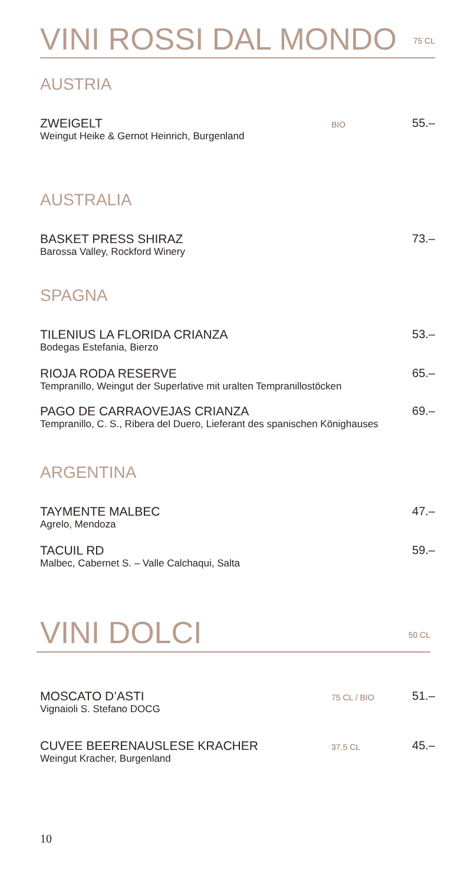VINI ROSSI DAL MONDO
75 CL
AUSTRIA
ZWEIGELT
Weingut Heike & Gernot Heinrich, Burgenland
BIO
55.–
AUSTRALIA
BASKET PRESS SHIRAZ
Barossa Valley, Rockford Winery
73.–
SPAGNA
TILENIUS LA FLORIDA CRIANZA
Bodegas Estefania, Bierzo
53.–
RIOJA RODA RESERVE
Tempranillo, Weingut der Superlative mit uralten Tempranillostöcken
65.–
PAGO DE CARRAOVEJAS CRIANZA
Tempranillo, C. S., Ribera del Duero, Lieferant des spanischen Könighauses
69.–
ARGENTINA
TAYMENTE MALBEC
Agrelo, Mendoza
47.–
TACUIL RD
Malbec, Cabernet S. – Valle Calchaqui, Salta
59.–
VINI DOLCI
50 CL
MOSCATO D’ASTI
Vignaioli S. Stefano DOCG
75 CL / BIO
51.–
CUVEE BEERENAUSLESE KRACHER
Weingut Kracher, Burgenland
37.5 CL
45.–
10